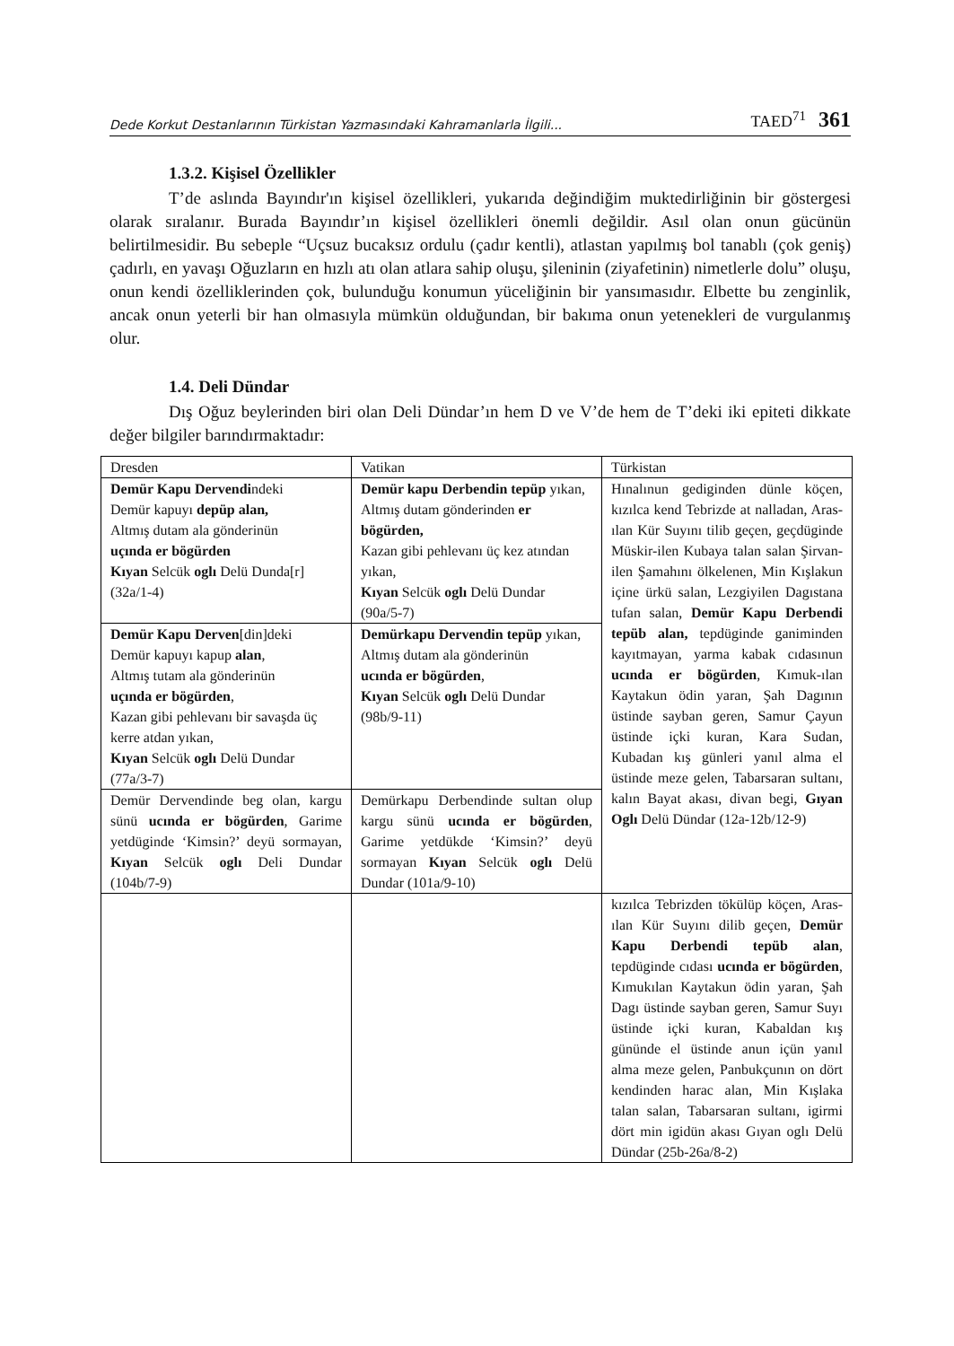Dede Korkut Destanlarının Türkistan Yazmasındaki Kahramanlarla İlgili...
TAED<sup>71</sup> 361
1.3.2. Kişisel Özellikler
T’de aslında Bayındır'ın kişisel özellikleri, yukarıda değindiğim muktedirliğinin bir göstergesi olarak sıralanır. Burada Bayındır’ın kişisel özellikleri önemli değildir. Asıl olan onun gücünün belirtilmesidir. Bu sebeple “Uçsuz bucaksız ordulu (çadır kentli), atlastan yapılmış bol tanablı (çok geniş) çadırlı, en yavaşı Oğuzların en hızlı atı olan atlara sahip oluşu, şileninin (ziyafetinin) nimetlerle dolu” oluşu, onun kendi özelliklerinden çok, bulunduğu konumun yüceliğinin bir yansımasıdır. Elbette bu zenginlik, ancak onun yeterli bir han olmasıyla mümkün olduğundan, bir bakıma onun yetenekleri de vurgulanmış olur.
1.4. Deli Dündar
Dış Oğuz beylerinden biri olan Deli Dündar’ın hem D ve V’de hem de T’deki iki epiteti dikkate değer bilgiler barındırmaktadır:
| Dresden | Vatikan | Türkistan |
| Demür Kapu Dervendi ndeki Demür kapuyı depüp alan, Altmış dutam ala gönderinün uçında er bögürden Kıyan Selcük oglı Delü Dunda[r] (32a/1-4) | Demür kapu Derbendin tepüp yıkan, Altmış dutam gönderinden er bögürden, Kazan gibi pehlevanı üç kez atından yıkan, Kıyan Selcük oglı Delü Dundar (90a/5-7) | Hınalınun gediginden dünle köçen, kızılca kend Tebrizde at nalladan, Aras-ılan Kür Suyını tilib geçen, geçdüginde Müskir-ilen Kubaya talan salan Şirvan-ilen Şamahını ölkelenen, Min Kışlakun içine ürkü salan, Lezgiyilen Dagıstana tufan salan, Demür Kapu Derbendi tepüb alan, tepdüginde ganiminden kayıtmayan, yarma kabak cıdasınun ucında er bögürden , Kımuk-ılan Kaytakun ödin yaran, Şah Dagının üstinde sayban geren, Samur Çayun üstinde içki kuran, Kara Sudan, Kubadan kış günleri yanıl alma el üstinde meze gelen, Tabarsaran sultanı, kalın Bayat akası, divan begi, Gıyan Oglı Delü Dündar (12a-12b/12-9) |
| Demür Kapu Derven [din]deki Demür kapuyı kapup alan , Altmış tutam ala gönderinün uçında er bögürden , Kazan gibi pehlevanı bir savaşda üç kerre atdan yıkan, Kıyan Selcük oglı Delü Dundar (77a/3-7) | Demürkapu Dervendin tepüp yıkan, Altmış dutam ala gönderinün ucında er bögürden , Kıyan Selcük oglı Delü Dundar (98b/9-11) | |
| Demür Dervendinde beg olan, kargu sünü ucında er bögürden , Garime yetdüginde ‘Kimsin?’ deyü sormayan, Kıyan Selcük oglı Deli Dundar (104b/7-9) | Demürkapu Derbendinde sultan olup kargu sünü ucında er bögürden , Garime yetdükde ‘Kimsin?’ deyü sormayan Kıyan Selcük oglı Delü Dundar (101a/9-10) | |
| | | kızılca Tebrizden tökülüp köçen, Aras-ılan Kür Suyını dilib geçen, Demür Kapu Derbendi tepüb alan , tepdüginde cıdası ucında er bögürden , Kımukılan Kaytakun ödin yaran, Şah Dagı üstinde sayban geren, Samur Suyı üstinde içki kuran, Kabaldan kış gününde el üstinde anun içün yanıl alma meze gelen, Panbukçunın on dört kendinden harac alan, Min Kışlaka talan salan, Tabarsaran sultanı, igirmi dört min igidün akası Gıyan oglı Delü Dündar (25b-26a/8-2) |